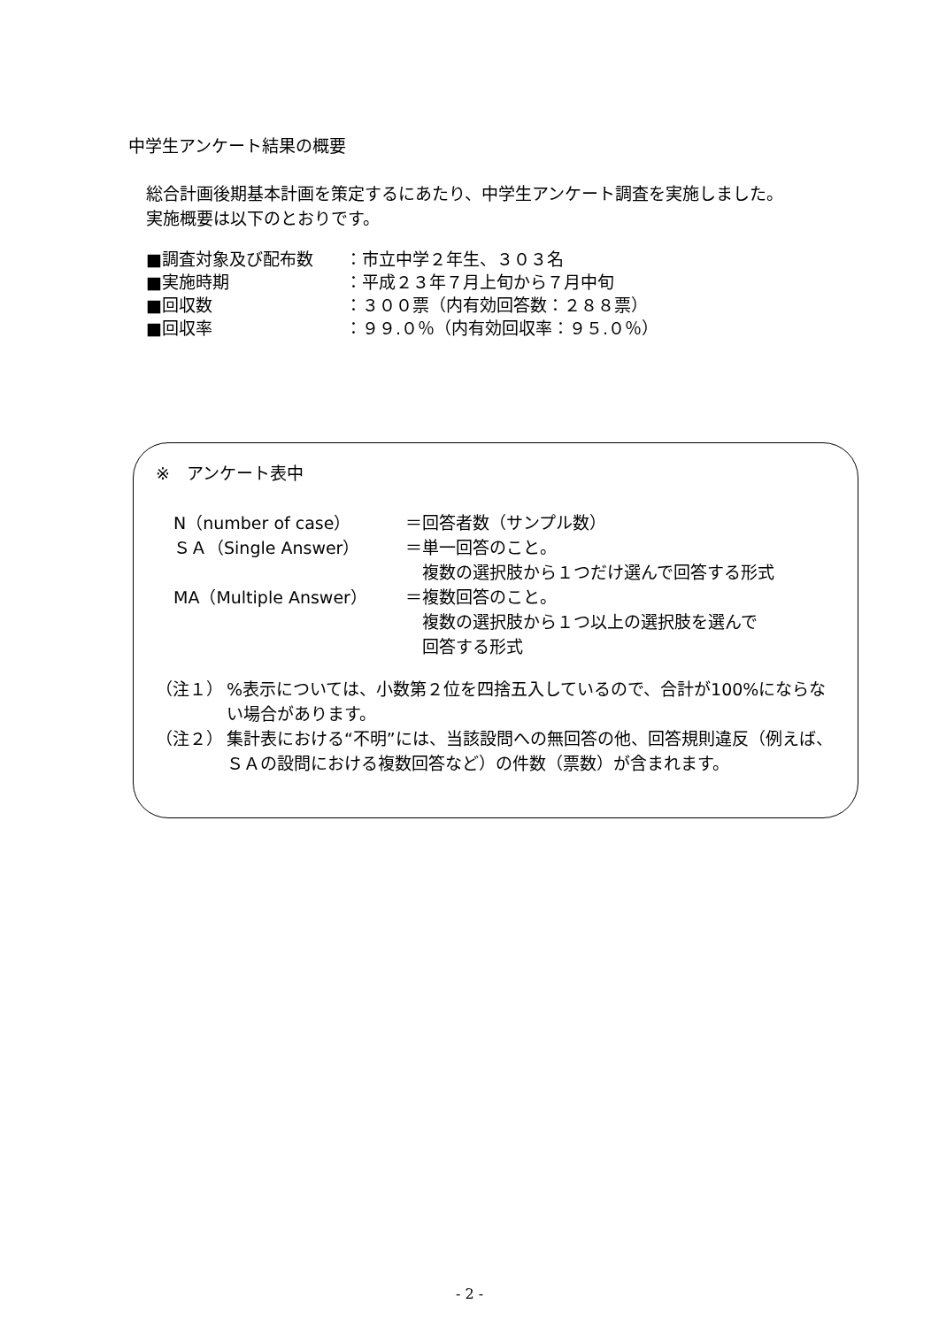中学生アンケート結果の概要
総合計画後期基本計画を策定するにあたり、中学生アンケート調査を実施しました。
実施概要は以下のとおりです。
■調査対象及び配布数 ：市立中学２年生、３０３名
■実施時期 ：平成２３年７月上旬から７月中旬
■回収数 ：３００票（内有効回答数：２８８票）
■回収率 ：９９.０％（内有効回収率：９５.０％）
※　アンケート表中
N（number of case） ＝回答者数（サンプル数）
ＳＡ（Single Answer） ＝単一回答のこと。
　複数の選択肢から１つだけ選んで回答する形式
MA（Multiple Answer） ＝複数回答のこと。
　複数の選択肢から１つ以上の選択肢を選んで
　回答する形式
（注１）%表示については、小数第２位を四捨五入しているので、合計が100%にならない場合があります。
（注２） 集計表における“不明”には、当該設問への無回答の他、回答規則違反（例えば、ＳＡの設問における複数回答など）の件数（票数）が含まれます。
- 2 -